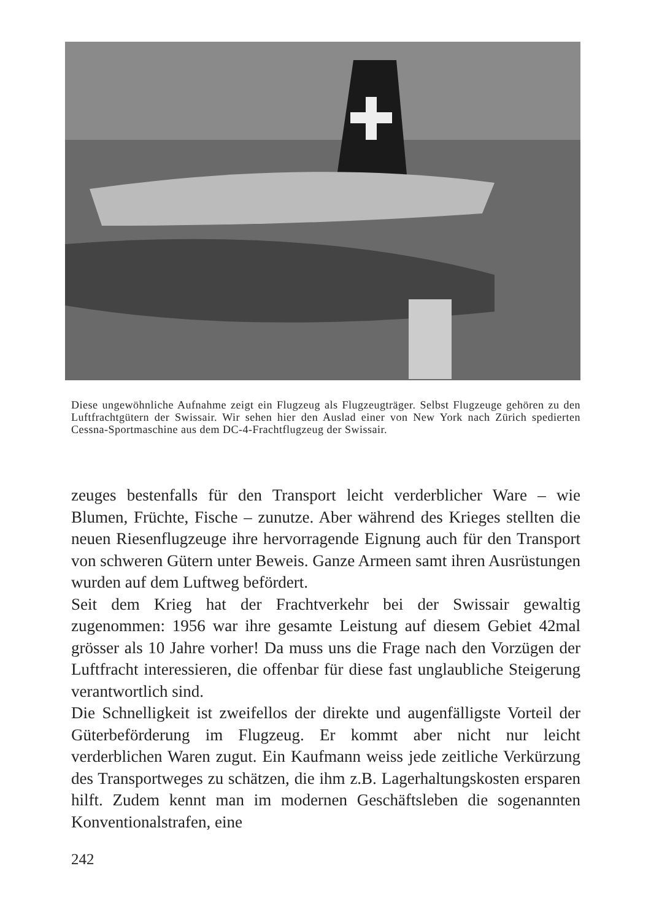Diese ungewöhnliche Aufnahme zeigt ein Flugzeug als Flugzeugträger. Selbst Flugzeuge gehören zu den Luftfrachtgütern der Swissair. Wir sehen hier den Auslad einer von New York nach Zürich spedierten Cessna-Sportmaschine aus dem DC-4-Frachtflugzeug der Swissair.
zeuges bestenfalls für den Transport leicht verderblicher Ware – wie Blumen, Früchte, Fische – zunutze. Aber während des Krieges stellten die neuen Riesenflugzeuge ihre hervorragende Eignung auch für den Transport von schweren Gütern unter Beweis. Ganze Armeen samt ihren Ausrüstungen wurden auf dem Luftweg befördert.
Seit dem Krieg hat der Frachtverkehr bei der Swissair gewaltig zugenommen: 1956 war ihre gesamte Leistung auf diesem Gebiet 42mal grösser als 10 Jahre vorher! Da muss uns die Frage nach den Vorzügen der Luftfracht interessieren, die offenbar für diese fast unglaubliche Steigerung verantwortlich sind.
Die Schnelligkeit ist zweifellos der direkte und augenfälligste Vorteil der Güterbeförderung im Flugzeug. Er kommt aber nicht nur leicht verderblichen Waren zugut. Ein Kaufmann weiss jede zeitliche Verkürzung des Transportweges zu schätzen, die ihm z.B. Lagerhaltungskosten ersparen hilft. Zudem kennt man im modernen Geschäftsleben die sogenannten Konventionalstrafen, eine
242